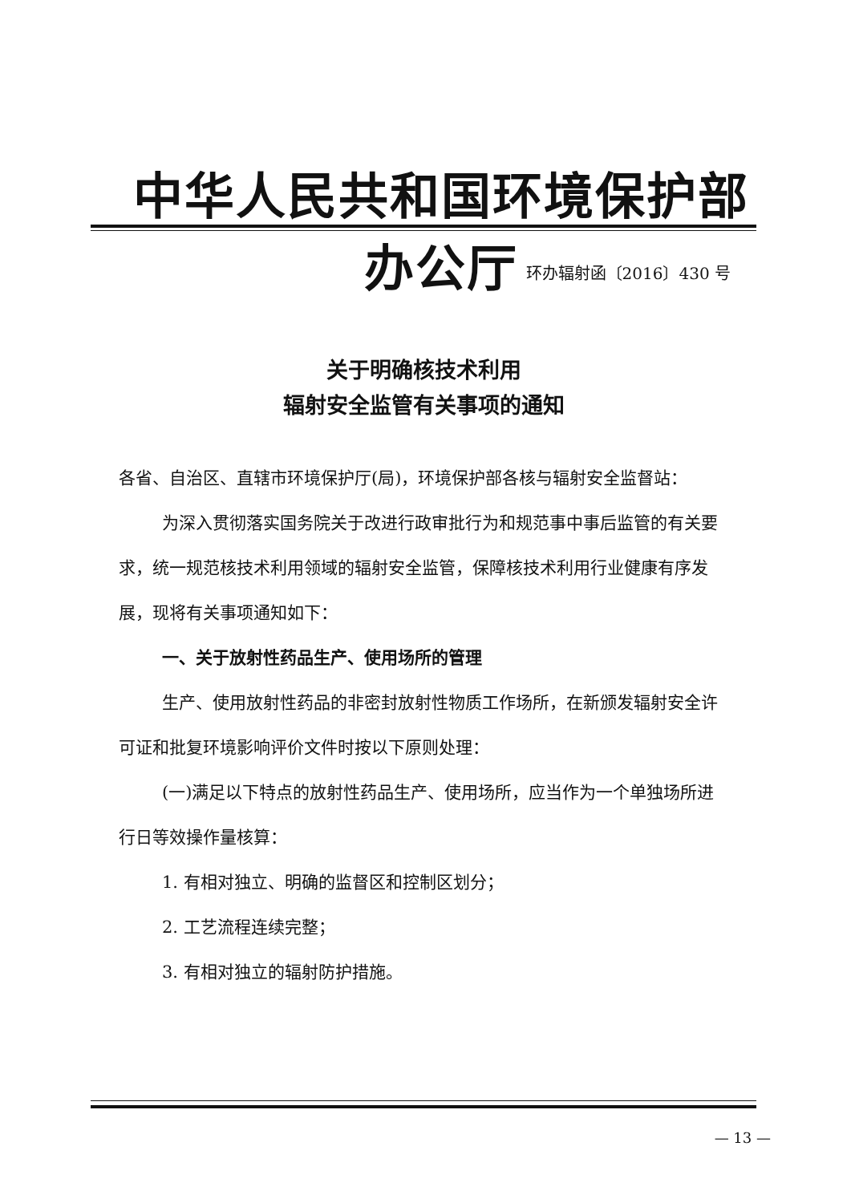中华人民共和国环境保护部办公厅
环办辐射函〔2016〕430 号
关于明确核技术利用
辐射安全监管有关事项的通知
各省、自治区、直辖市环境保护厅(局)，环境保护部各核与辐射安全监督站：
为深入贯彻落实国务院关于改进行政审批行为和规范事中事后监管的有关要求，统一规范核技术利用领域的辐射安全监管，保障核技术利用行业健康有序发展，现将有关事项通知如下：
一、关于放射性药品生产、使用场所的管理
生产、使用放射性药品的非密封放射性物质工作场所，在新颁发辐射安全许可证和批复环境影响评价文件时按以下原则处理：
(一)满足以下特点的放射性药品生产、使用场所，应当作为一个单独场所进行日等效操作量核算：
1. 有相对独立、明确的监督区和控制区划分；
2. 工艺流程连续完整；
3. 有相对独立的辐射防护措施。
— 13 —